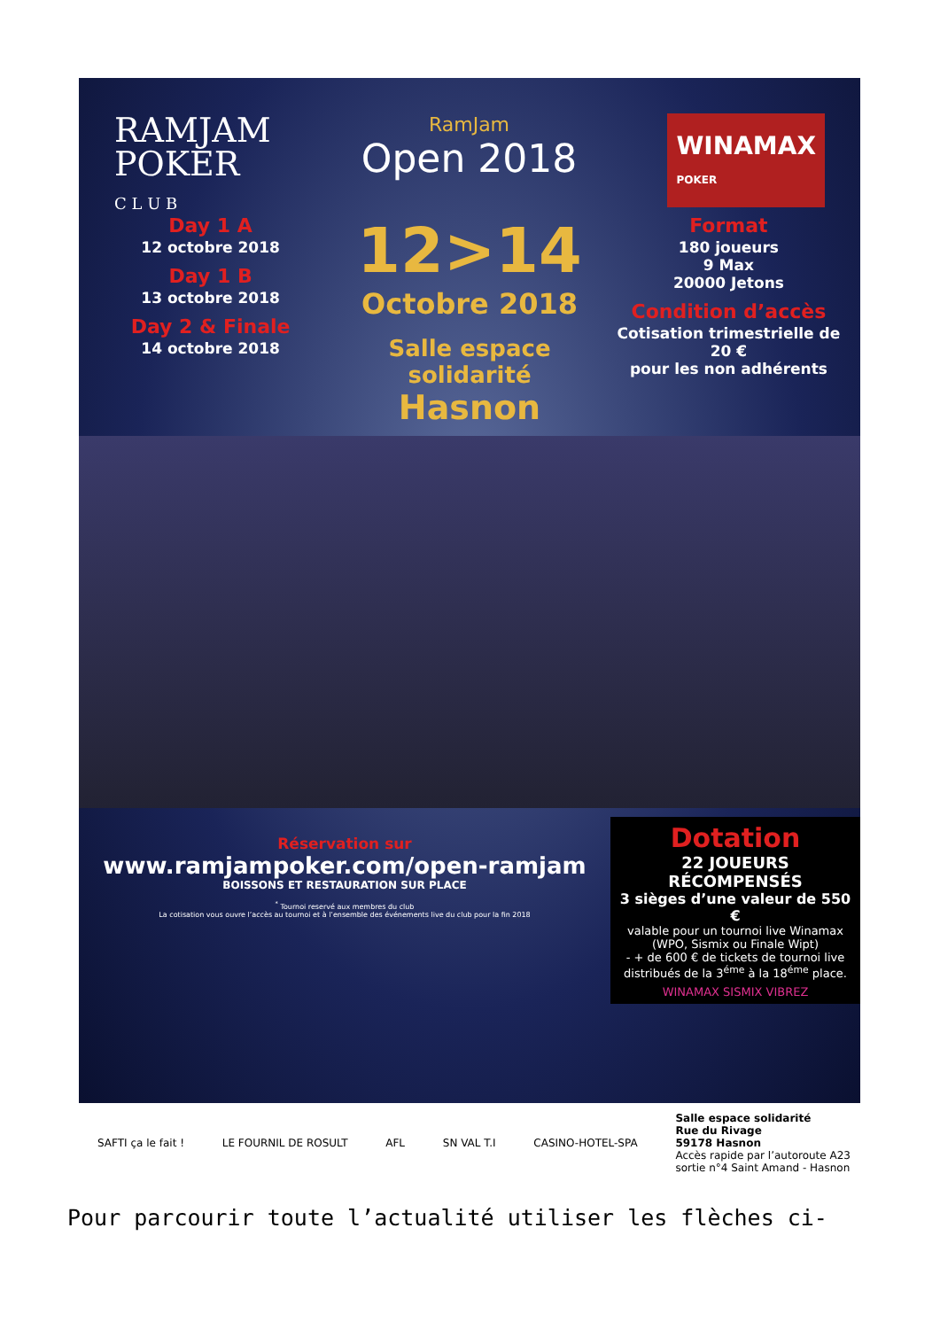RAMJAM
POKER
C L U B
RamJam
Open 2018
WINAMAX
POKER
Day 1 A
12 octobre 2018
Day 1 B
13 octobre 2018
Day 2 & Finale
14 octobre 2018
12>14
Octobre 2018
Salle espace solidarité
Hasnon
Format
180 joueurs
9 Max
20000 Jetons
Condition d’accès
Cotisation trimestrielle de 20 €
pour les non adhérents
Réservation sur
www.ramjampoker.com/open-ramjam
BOISSONS ET RESTAURATION SUR PLACE
<sup>*</sup> Tournoi reservé aux membres du club
La cotisation vous ouvre l’accès au tournoi et à l’ensemble des événements live du club pour la fin 2018
Dotation
22 JOUEURS RÉCOMPENSÉS
3 sièges d’une valeur de 550 €
valable pour un tournoi live Winamax
(WPO, Sismix ou Finale Wipt)
- + de 600 € de tickets de tournoi live distribués de la 3<sup>éme</sup> à la 18<sup>éme</sup> place.
WINAMAX SISMIX VIBREZ
SAFTI ça le fait ! LE FOURNIL DE ROSULT AFL SN VAL T.I CASINO-HOTEL-SPA Salle espace solidarité
Rue du Rivage
59178 Hasnon
Accès rapide par l’autoroute A23
sortie n°4 Saint Amand - Hasnon
Pour parcourir toute l’actualité utiliser les flèches ci-